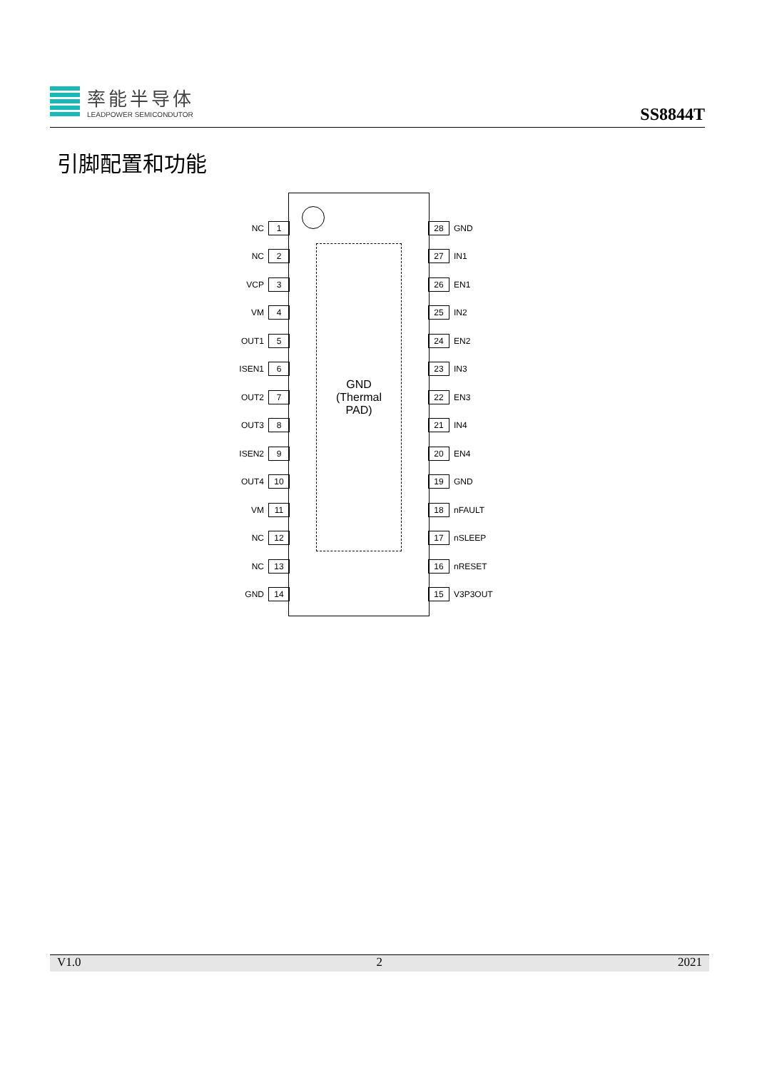率能半导体
LEADPOWER SEMICONDUTOR
SS8844T
引脚配置和功能
GND
(Thermal
PAD)
NC 1
NC 2
VCP 3
VM 4
OUT1 5
ISEN1 6
OUT2 7
OUT3 8
ISEN2 9
OUT4 10
VM 11
NC 12
NC 13
GND 14
28 GND
27 IN1
26 EN1
25 IN2
24 EN2
23 IN3
22 EN3
21 IN4
20 EN4
19 GND
18 nFAULT
17 nSLEEP
16 nRESET
15 V3P3OUT
V1.0 2 2021